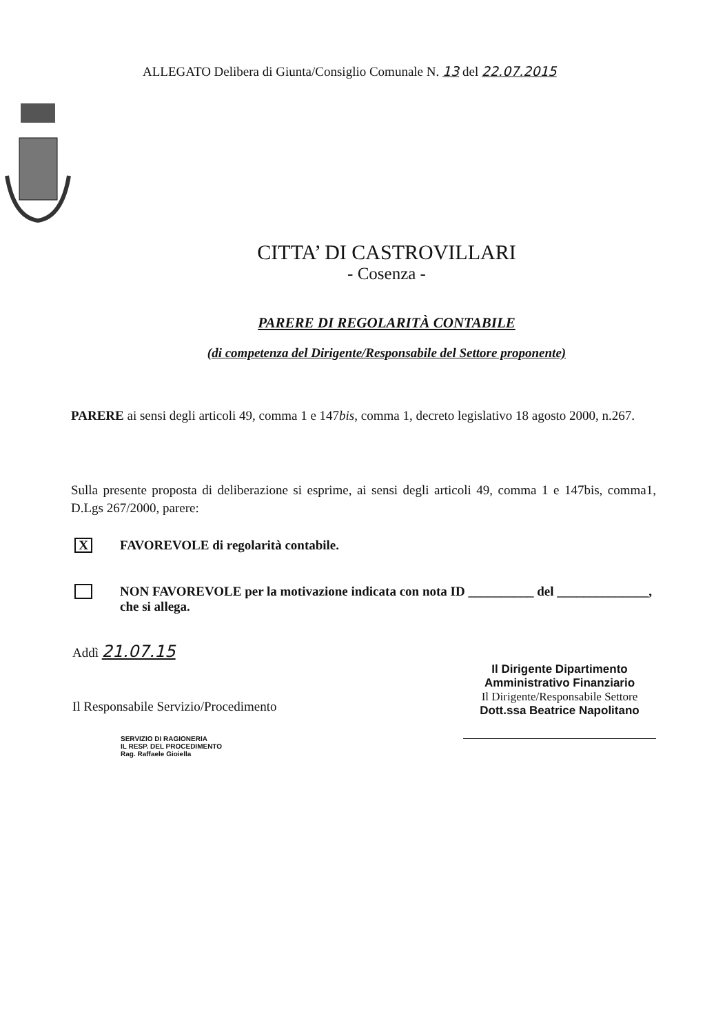ALLEGATO Delibera di Giunta/Consiglio Comunale N. 13 del 22.07.2015
CITTA’ DI CASTROVILLARI
- Cosenza -
PARERE DI REGOLARITÀ CONTABILE
(di competenza del Dirigente/Responsabile del Settore proponente)
PARERE ai sensi degli articoli 49, comma 1 e 147bis, comma 1, decreto legislativo 18 agosto 2000, n.267.
Sulla presente proposta di deliberazione si esprime, ai sensi degli articoli 49, comma 1 e 147bis, comma1, D.Lgs 267/2000, parere:
X
FAVOREVOLE di regolarità contabile.
NON FAVOREVOLE per la motivazione indicata con nota ID __________ del ______________, che si allega.
Addì 21.07.15
Il Responsabile Servizio/Procedimento
SERVIZIO DI RAGIONERIA
IL RESP. DEL PROCEDIMENTO
Rag. Raffaele Gioiella
Il Dirigente Dipartimento
Amministrativo Finanziario
Il Dirigente/Responsabile Settore
Dott.ssa Beatrice Napolitano